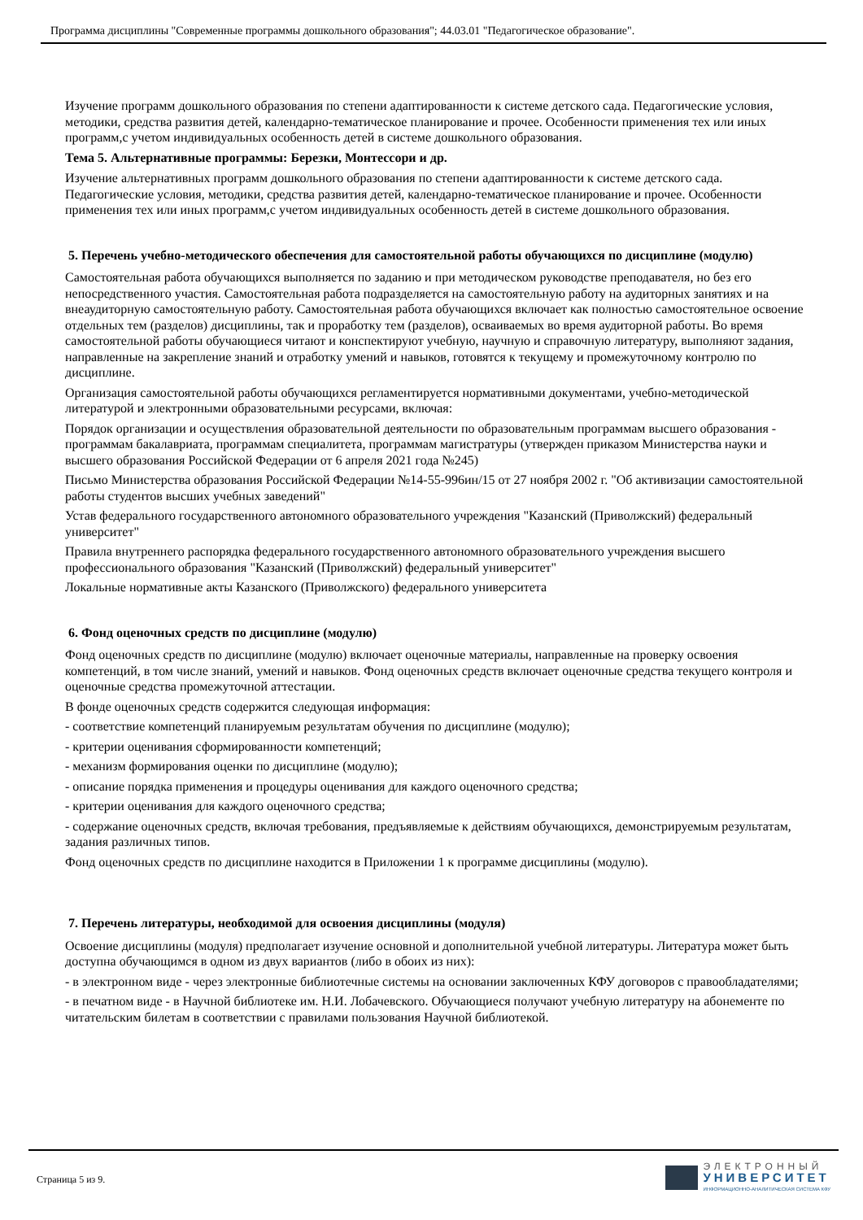Программа дисциплины "Современные программы дошкольного образования"; 44.03.01 "Педагогическое образование".
Изучение программ дошкольного образования по степени адаптированности к системе детского сада. Педагогические условия, методики, средства развития детей, календарно-тематическое планирование и прочее. Особенности применения тех или иных программ,с учетом индивидуальных особенность детей в системе дошкольного образования.
Тема 5. Альтернативные программы: Березки, Монтессори и др.
Изучение альтернативных программ дошкольного образования по степени адаптированности к системе детского сада. Педагогические условия, методики, средства развития детей, календарно-тематическое планирование и прочее. Особенности применения тех или иных программ,с учетом индивидуальных особенность детей в системе дошкольного образования.
5. Перечень учебно-методического обеспечения для самостоятельной работы обучающихся по дисциплине (модулю)
Самостоятельная работа обучающихся выполняется по заданию и при методическом руководстве преподавателя, но без его непосредственного участия. Самостоятельная работа подразделяется на самостоятельную работу на аудиторных занятиях и на внеаудиторную самостоятельную работу. Самостоятельная работа обучающихся включает как полностью самостоятельное освоение отдельных тем (разделов) дисциплины, так и проработку тем (разделов), осваиваемых во время аудиторной работы. Во время самостоятельной работы обучающиеся читают и конспектируют учебную, научную и справочную литературу, выполняют задания, направленные на закрепление знаний и отработку умений и навыков, готовятся к текущему и промежуточному контролю по дисциплине.
Организация самостоятельной работы обучающихся регламентируется нормативными документами, учебно-методической литературой и электронными образовательными ресурсами, включая:
Порядок организации и осуществления образовательной деятельности по образовательным программам высшего образования - программам бакалавриата, программам специалитета, программам магистратуры (утвержден приказом Министерства науки и высшего образования Российской Федерации от 6 апреля 2021 года №245)
Письмо Министерства образования Российской Федерации №14-55-996ин/15 от 27 ноября 2002 г. "Об активизации самостоятельной работы студентов высших учебных заведений"
Устав федерального государственного автономного образовательного учреждения "Казанский (Приволжский) федеральный университет"
Правила внутреннего распорядка федерального государственного автономного образовательного учреждения высшего профессионального образования "Казанский (Приволжский) федеральный университет"
Локальные нормативные акты Казанского (Приволжского) федерального университета
6. Фонд оценочных средств по дисциплине (модулю)
Фонд оценочных средств по дисциплине (модулю) включает оценочные материалы, направленные на проверку освоения компетенций, в том числе знаний, умений и навыков. Фонд оценочных средств включает оценочные средства текущего контроля и оценочные средства промежуточной аттестации.
В фонде оценочных средств содержится следующая информация:
- соответствие компетенций планируемым результатам обучения по дисциплине (модулю);
- критерии оценивания сформированности компетенций;
- механизм формирования оценки по дисциплине (модулю);
- описание порядка применения и процедуры оценивания для каждого оценочного средства;
- критерии оценивания для каждого оценочного средства;
- содержание оценочных средств, включая требования, предъявляемые к действиям обучающихся, демонстрируемым результатам, задания различных типов.
Фонд оценочных средств по дисциплине находится в Приложении 1 к программе дисциплины (модулю).
7. Перечень литературы, необходимой для освоения дисциплины (модуля)
Освоение дисциплины (модуля) предполагает изучение основной и дополнительной учебной литературы. Литература может быть доступна обучающимся в одном из двух вариантов (либо в обоих из них):
- в электронном виде - через электронные библиотечные системы на основании заключенных КФУ договоров с правообладателями;
- в печатном виде - в Научной библиотеке им. Н.И. Лобачевского. Обучающиеся получают учебную литературу на абонементе по читательским билетам в соответствии с правилами пользования Научной библиотекой.
Страница 5 из 9.
ЭЛЕКТРОННЫЙ
УНИВЕРСИТЕТ
ИНФОРМАЦИОННО-АНАЛИТИЧЕСКАЯ СИСТЕМА КФУ